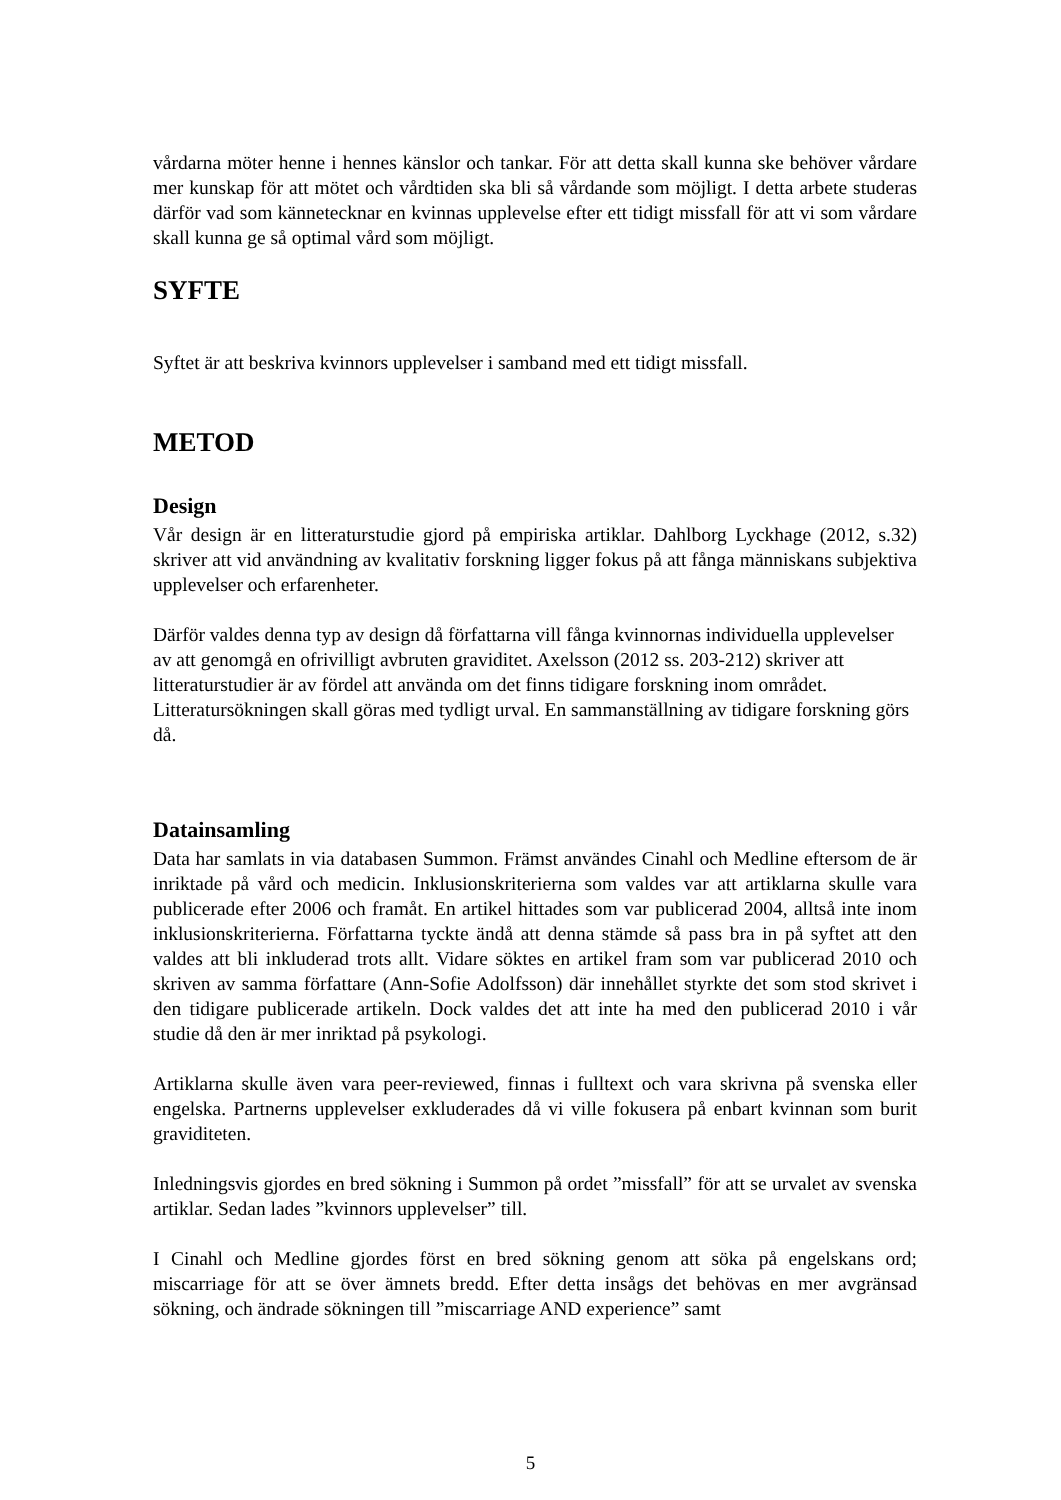vårdarna möter henne i hennes känslor och tankar. För att detta skall kunna ske behöver vårdare mer kunskap för att mötet och vårdtiden ska bli så vårdande som möjligt. I detta arbete studeras därför vad som kännetecknar en kvinnas upplevelse efter ett tidigt missfall för att vi som vårdare skall kunna ge så optimal vård som möjligt.
SYFTE
Syftet är att beskriva kvinnors upplevelser i samband med ett tidigt missfall.
METOD
Design
Vår design är en litteraturstudie gjord på empiriska artiklar. Dahlborg Lyckhage (2012, s.32) skriver att vid användning av kvalitativ forskning ligger fokus på att fånga människans subjektiva upplevelser och erfarenheter.
Därför valdes denna typ av design då författarna vill fånga kvinnornas individuella upplevelser av att genomgå en ofrivilligt avbruten graviditet. Axelsson (2012 ss. 203-212) skriver att litteraturstudier är av fördel att använda om det finns tidigare forskning inom området. Litteratursökningen skall göras med tydligt urval. En sammanställning av tidigare forskning görs då.
Datainsamling
Data har samlats in via databasen Summon. Främst användes Cinahl och Medline eftersom de är inriktade på vård och medicin. Inklusionskriterierna som valdes var att artiklarna skulle vara publicerade efter 2006 och framåt. En artikel hittades som var publicerad 2004, alltså inte inom inklusionskriterierna. Författarna tyckte ändå att denna stämde så pass bra in på syftet att den valdes att bli inkluderad trots allt. Vidare söktes en artikel fram som var publicerad 2010 och skriven av samma författare (Ann-Sofie Adolfsson) där innehållet styrkte det som stod skrivet i den tidigare publicerade artikeln. Dock valdes det att inte ha med den publicerad 2010 i vår studie då den är mer inriktad på psykologi.
Artiklarna skulle även vara peer-reviewed, finnas i fulltext och vara skrivna på svenska eller engelska. Partnerns upplevelser exkluderades då vi ville fokusera på enbart kvinnan som burit graviditeten.
Inledningsvis gjordes en bred sökning i Summon på ordet ”missfall” för att se urvalet av svenska artiklar. Sedan lades ”kvinnors upplevelser” till.
I Cinahl och Medline gjordes först en bred sökning genom att söka på engelskans ord; miscarriage för att se över ämnets bredd. Efter detta insågs det behövas en mer avgränsad sökning, och ändrade sökningen till ”miscarriage AND experience” samt
5